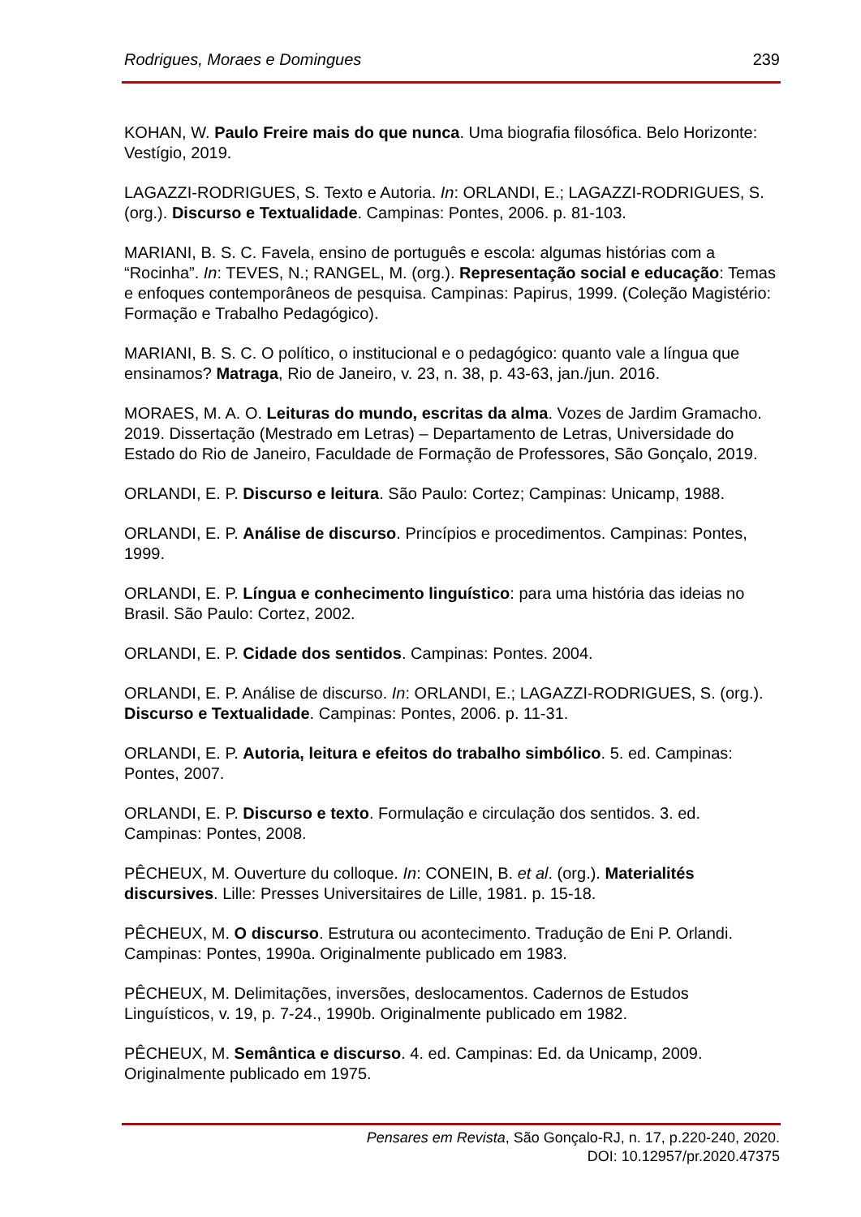Rodrigues, Moraes e Domingues 239
KOHAN, W. Paulo Freire mais do que nunca. Uma biografia filosófica. Belo Horizonte: Vestígio, 2019.
LAGAZZI-RODRIGUES, S. Texto e Autoria. In: ORLANDI, E.; LAGAZZI-RODRIGUES, S. (org.). Discurso e Textualidade. Campinas: Pontes, 2006. p. 81-103.
MARIANI, B. S. C. Favela, ensino de português e escola: algumas histórias com a “Rocinha”. In: TEVES, N.; RANGEL, M. (org.). Representação social e educação: Temas e enfoques contemporâneos de pesquisa. Campinas: Papirus, 1999. (Coleção Magistério: Formação e Trabalho Pedagógico).
MARIANI, B. S. C. O político, o institucional e o pedagógico: quanto vale a língua que ensinamos? Matraga, Rio de Janeiro, v. 23, n. 38, p. 43-63, jan./jun. 2016.
MORAES, M. A. O. Leituras do mundo, escritas da alma. Vozes de Jardim Gramacho. 2019. Dissertação (Mestrado em Letras) – Departamento de Letras, Universidade do Estado do Rio de Janeiro, Faculdade de Formação de Professores, São Gonçalo, 2019.
ORLANDI, E. P. Discurso e leitura. São Paulo: Cortez; Campinas: Unicamp, 1988.
ORLANDI, E. P. Análise de discurso. Princípios e procedimentos. Campinas: Pontes, 1999.
ORLANDI, E. P. Língua e conhecimento linguístico: para uma história das ideias no Brasil. São Paulo: Cortez, 2002.
ORLANDI, E. P. Cidade dos sentidos. Campinas: Pontes. 2004.
ORLANDI, E. P. Análise de discurso. In: ORLANDI, E.; LAGAZZI-RODRIGUES, S. (org.). Discurso e Textualidade. Campinas: Pontes, 2006. p. 11-31.
ORLANDI, E. P. Autoria, leitura e efeitos do trabalho simbólico. 5. ed. Campinas: Pontes, 2007.
ORLANDI, E. P. Discurso e texto. Formulação e circulação dos sentidos. 3. ed. Campinas: Pontes, 2008.
PÊCHEUX, M. Ouverture du colloque. In: CONEIN, B. et al. (org.). Materialités discursives. Lille: Presses Universitaires de Lille, 1981. p. 15-18.
PÊCHEUX, M. O discurso. Estrutura ou acontecimento. Tradução de Eni P. Orlandi. Campinas: Pontes, 1990a. Originalmente publicado em 1983.
PÊCHEUX, M. Delimitações, inversões, deslocamentos. Cadernos de Estudos Linguísticos, v. 19, p. 7-24., 1990b. Originalmente publicado em 1982.
PÊCHEUX, M. Semântica e discurso. 4. ed. Campinas: Ed. da Unicamp, 2009. Originalmente publicado em 1975.
Pensares em Revista, São Gonçalo-RJ, n. 17, p.220-240, 2020.
DOI: 10.12957/pr.2020.47375